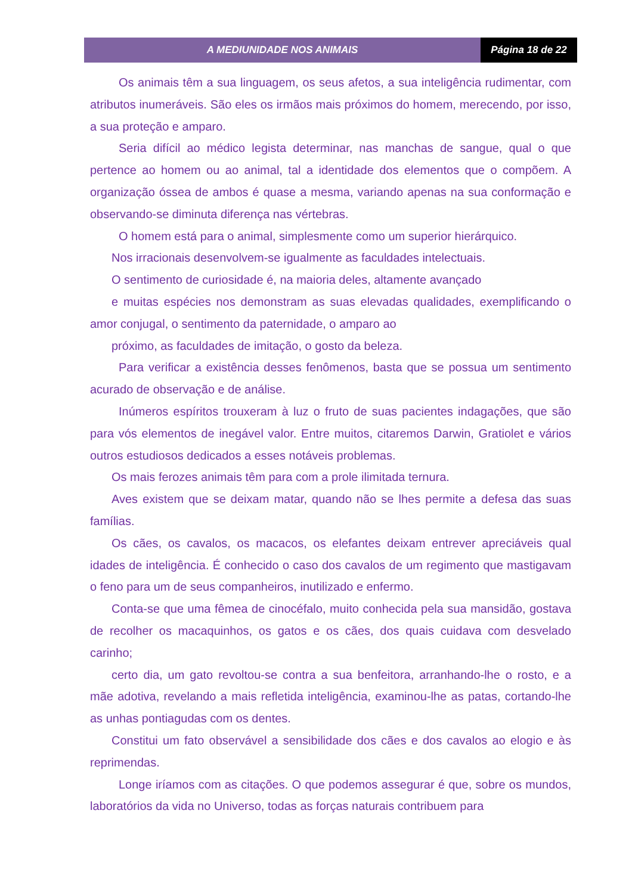A MEDIUNIDADE NOS ANIMAIS Página 18 de 22
Os animais têm a sua linguagem, os seus afetos, a sua inteligência rudimentar, com atributos inumeráveis. São eles os irmãos mais próximos do homem, merecendo, por isso, a sua proteção e amparo.
Seria difícil ao médico legista determinar, nas manchas de sangue, qual o que pertence ao homem ou ao animal, tal a identidade dos elementos que o compõem. A organização óssea de ambos é quase a mesma, variando apenas na sua conformação e observando-se diminuta diferença nas vértebras.
O homem está para o animal, simplesmente como um superior hierárquico.
Nos irracionais desenvolvem-se igualmente as faculdades intelectuais.
O sentimento de curiosidade é, na maioria deles, altamente avançado
e muitas espécies nos demonstram as suas elevadas qualidades, exemplificando o amor conjugal, o sentimento da paternidade, o amparo ao
próximo, as faculdades de imitação, o gosto da beleza.
Para verificar a existência desses fenômenos, basta que se possua um sentimento acurado de observação e de análise.
Inúmeros espíritos trouxeram à luz o fruto de suas pacientes indagações, que são para vós elementos de inegável valor. Entre muitos, citaremos Darwin, Gratiolet e vários outros estudiosos dedicados a esses notáveis problemas.
Os mais ferozes animais têm para com a prole ilimitada ternura.
Aves existem que se deixam matar, quando não se lhes permite a defesa das suas famílias.
Os cães, os cavalos, os macacos, os elefantes deixam entrever apreciáveis qual idades de inteligência. É conhecido o caso dos cavalos de um regimento que mastigavam o feno para um de seus companheiros, inutilizado e enfermo.
Conta-se que uma fêmea de cinocéfalo, muito conhecida pela sua mansidão, gostava de recolher os macaquinhos, os gatos e os cães, dos quais cuidava com desvelado carinho;
certo dia, um gato revoltou-se contra a sua benfeitora, arranhando-lhe o rosto, e a mãe adotiva, revelando a mais refletida inteligência, examinou-lhe as patas, cortando-lhe as unhas pontiagudas com os dentes.
Constitui um fato observável a sensibilidade dos cães e dos cavalos ao elogio e às reprimendas.
Longe iríamos com as citações. O que podemos assegurar é que, sobre os mundos, laboratórios da vida no Universo, todas as forças naturais contribuem para